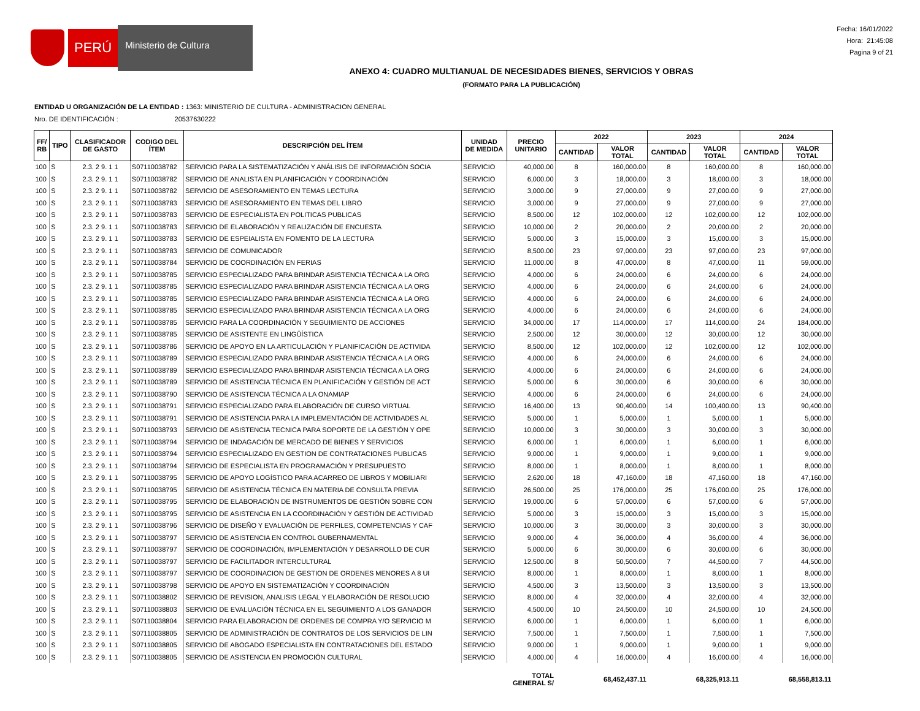PERÚ
Ministerio de Cultura
Fecha: 16/01/2022
Hora: 21:45:08
Pagina 9 of 21
ANEXO 4: CUADRO MULTIANUAL DE NECESIDADES BIENES, SERVICIOS Y OBRAS
(FORMATO PARA LA PUBLICACIÓN)
ENTIDAD U ORGANIZACIÓN DE LA ENTIDAD : 1363: MINISTERIO DE CULTURA - ADMINISTRACION GENERAL
Nro. DE IDENTIFICACIÓN : 20537630222
| FF/ RB | TIPO | CLASIFICADOR DE GASTO | CODIGO DEL ÍTEM | DESCRIPCIÓN DEL ÍTEM | UNIDAD DE MEDIDA | PRECIO UNITARIO | 2022 | | 2023 | | 2024 | |
| --- | --- | --- | --- | --- | --- | --- | --- | --- | --- | --- | --- | --- |
| | | | | | | | CANTIDAD | VALOR TOTAL | CANTIDAD | VALOR TOTAL | CANTIDAD | VALOR TOTAL |
| 100 | S | 2.3. 2 9. 1 1 | S07110038782 | SERVICIO PARA LA SISTEMATIZACIÓN Y ANÁLISIS DE INFORMACIÓN SOCIA | SERVICIO | 40,000.00 | 8 | 160,000.00 | 8 | 160,000.00 | 8 | 160,000.00 |
| 100 | S | 2.3. 2 9. 1 1 | S07110038782 | SERVICIO DE ANALISTA EN PLANIFICACIÓN Y COORDINACIÓN | SERVICIO | 6,000.00 | 3 | 18,000.00 | 3 | 18,000.00 | 3 | 18,000.00 |
| 100 | S | 2.3. 2 9. 1 1 | S07110038782 | SERVICIO DE ASESORAMIENTO EN TEMAS LECTURA | SERVICIO | 3,000.00 | 9 | 27,000.00 | 9 | 27,000.00 | 9 | 27,000.00 |
| 100 | S | 2.3. 2 9. 1 1 | S07110038783 | SERVICIO DE ASESORAMIENTO EN TEMAS DEL LIBRO | SERVICIO | 3,000.00 | 9 | 27,000.00 | 9 | 27,000.00 | 9 | 27,000.00 |
| 100 | S | 2.3. 2 9. 1 1 | S07110038783 | SERVICIO DE ESPECIALISTA EN POLITICAS PUBLICAS | SERVICIO | 8,500.00 | 12 | 102,000.00 | 12 | 102,000.00 | 12 | 102,000.00 |
| 100 | S | 2.3. 2 9. 1 1 | S07110038783 | SERVICIO DE ELABORACIÓN Y REALIZACIÓN DE ENCUESTA | SERVICIO | 10,000.00 | 2 | 20,000.00 | 2 | 20,000.00 | 2 | 20,000.00 |
| 100 | S | 2.3. 2 9. 1 1 | S07110038783 | SERVICIO DE ESPEIALISTA EN FOMENTO DE LA LECTURA | SERVICIO | 5,000.00 | 3 | 15,000.00 | 3 | 15,000.00 | 3 | 15,000.00 |
| 100 | S | 2.3. 2 9. 1 1 | S07110038783 | SERVICIO DE COMUNICADOR | SERVICIO | 8,500.00 | 23 | 97,000.00 | 23 | 97,000.00 | 23 | 97,000.00 |
| 100 | S | 2.3. 2 9. 1 1 | S07110038784 | SERVICIO DE COORDINACIÓN EN FERIAS | SERVICIO | 11,000.00 | 8 | 47,000.00 | 8 | 47,000.00 | 11 | 59,000.00 |
| 100 | S | 2.3. 2 9. 1 1 | S07110038785 | SERVICIO ESPECIALIZADO PARA BRINDAR ASISTENCIA TÉCNICA A LA ORG | SERVICIO | 4,000.00 | 6 | 24,000.00 | 6 | 24,000.00 | 6 | 24,000.00 |
| 100 | S | 2.3. 2 9. 1 1 | S07110038785 | SERVICIO ESPECIALIZADO PARA BRINDAR ASISTENCIA TÉCNICA A LA ORG | SERVICIO | 4,000.00 | 6 | 24,000.00 | 6 | 24,000.00 | 6 | 24,000.00 |
| 100 | S | 2.3. 2 9. 1 1 | S07110038785 | SERVICIO ESPECIALIZADO PARA BRINDAR ASISTENCIA TÉCNICA A LA ORG | SERVICIO | 4,000.00 | 6 | 24,000.00 | 6 | 24,000.00 | 6 | 24,000.00 |
| 100 | S | 2.3. 2 9. 1 1 | S07110038785 | SERVICIO ESPECIALIZADO PARA BRINDAR ASISTENCIA TÉCNICA A LA ORG | SERVICIO | 4,000.00 | 6 | 24,000.00 | 6 | 24,000.00 | 6 | 24,000.00 |
| 100 | S | 2.3. 2 9. 1 1 | S07110038785 | SERVICIO PARA LA COORDINACIÓN Y SEGUIMIENTO DE ACCIONES | SERVICIO | 34,000.00 | 17 | 114,000.00 | 17 | 114,000.00 | 24 | 184,000.00 |
| 100 | S | 2.3. 2 9. 1 1 | S07110038785 | SERVICIO DE ASISTENTE EN LINGÜÍSTICA | SERVICIO | 2,500.00 | 12 | 30,000.00 | 12 | 30,000.00 | 12 | 30,000.00 |
| 100 | S | 2.3. 2 9. 1 1 | S07110038786 | SERVICIO DE APOYO EN LA ARTICULACIÓN Y PLANIFICACIÓN DE ACTIVIDA | SERVICIO | 8,500.00 | 12 | 102,000.00 | 12 | 102,000.00 | 12 | 102,000.00 |
| 100 | S | 2.3. 2 9. 1 1 | S07110038789 | SERVICIO ESPECIALIZADO PARA BRINDAR ASISTENCIA TÉCNICA A LA ORG | SERVICIO | 4,000.00 | 6 | 24,000.00 | 6 | 24,000.00 | 6 | 24,000.00 |
| 100 | S | 2.3. 2 9. 1 1 | S07110038789 | SERVICIO ESPECIALIZADO PARA BRINDAR ASISTENCIA TÉCNICA A LA ORG | SERVICIO | 4,000.00 | 6 | 24,000.00 | 6 | 24,000.00 | 6 | 24,000.00 |
| 100 | S | 2.3. 2 9. 1 1 | S07110038789 | SERVICIO DE ASISTENCIA TÉCNICA EN PLANIFICACIÓN Y GESTIÓN DE ACT | SERVICIO | 5,000.00 | 6 | 30,000.00 | 6 | 30,000.00 | 6 | 30,000.00 |
| 100 | S | 2.3. 2 9. 1 1 | S07110038790 | SERVICIO DE ASISTENCIA TÉCNICA A LA ONAMIAP | SERVICIO | 4,000.00 | 6 | 24,000.00 | 6 | 24,000.00 | 6 | 24,000.00 |
| 100 | S | 2.3. 2 9. 1 1 | S07110038791 | SERVICIO ESPECIALIZADO PARA ELABORACIÓN DE CURSO VIRTUAL | SERVICIO | 16,400.00 | 13 | 90,400.00 | 14 | 100,400.00 | 13 | 90,400.00 |
| 100 | S | 2.3. 2 9. 1 1 | S07110038791 | SERVICIO DE ASISTENCIA PARA LA IMPLEMENTACIÓN DE ACTIVIDADES AL | SERVICIO | 5,000.00 | 1 | 5,000.00 | 1 | 5,000.00 | 1 | 5,000.00 |
| 100 | S | 2.3. 2 9. 1 1 | S07110038793 | SERVICIO DE ASISTENCIA TECNICA PARA SOPORTE DE LA GESTIÓN Y OPE | SERVICIO | 10,000.00 | 3 | 30,000.00 | 3 | 30,000.00 | 3 | 30,000.00 |
| 100 | S | 2.3. 2 9. 1 1 | S07110038794 | SERVICIO DE INDAGACIÓN DE MERCADO DE BIENES Y SERVICIOS | SERVICIO | 6,000.00 | 1 | 6,000.00 | 1 | 6,000.00 | 1 | 6,000.00 |
| 100 | S | 2.3. 2 9. 1 1 | S07110038794 | SERVICIO ESPECIALIZADO EN GESTION DE CONTRATACIONES PUBLICAS | SERVICIO | 9,000.00 | 1 | 9,000.00 | 1 | 9,000.00 | 1 | 9,000.00 |
| 100 | S | 2.3. 2 9. 1 1 | S07110038794 | SERVICIO DE ESPECIALISTA EN PROGRAMACIÓN Y PRESUPUESTO | SERVICIO | 8,000.00 | 1 | 8,000.00 | 1 | 8,000.00 | 1 | 8,000.00 |
| 100 | S | 2.3. 2 9. 1 1 | S07110038795 | SERVICIO DE APOYO LOGÍSTICO PARA ACARREO DE LIBROS Y MOBILIARI | SERVICIO | 2,620.00 | 18 | 47,160.00 | 18 | 47,160.00 | 18 | 47,160.00 |
| 100 | S | 2.3. 2 9. 1 1 | S07110038795 | SERVICIO DE ASISTENCIA TÉCNICA EN MATERIA DE CONSULTA PREVIA | SERVICIO | 26,500.00 | 25 | 176,000.00 | 25 | 176,000.00 | 25 | 176,000.00 |
| 100 | S | 2.3. 2 9. 1 1 | S07110038795 | SERVICIO DE ELABORACIÓN DE INSTRUMENTOS DE GESTIÓN SOBRE CON | SERVICIO | 19,000.00 | 6 | 57,000.00 | 6 | 57,000.00 | 6 | 57,000.00 |
| 100 | S | 2.3. 2 9. 1 1 | S07110038795 | SERVICIO DE ASISTENCIA EN LA COORDINACIÓN Y GESTIÓN DE ACTIVIDAD | SERVICIO | 5,000.00 | 3 | 15,000.00 | 3 | 15,000.00 | 3 | 15,000.00 |
| 100 | S | 2.3. 2 9. 1 1 | S07110038796 | SERVICIO DE DISEÑO Y EVALUACIÓN DE PERFILES, COMPETENCIAS Y CAF | SERVICIO | 10,000.00 | 3 | 30,000.00 | 3 | 30,000.00 | 3 | 30,000.00 |
| 100 | S | 2.3. 2 9. 1 1 | S07110038797 | SERVICIO DE ASISTENCIA EN CONTROL GUBERNAMENTAL | SERVICIO | 9,000.00 | 4 | 36,000.00 | 4 | 36,000.00 | 4 | 36,000.00 |
| 100 | S | 2.3. 2 9. 1 1 | S07110038797 | SERVICIO DE COORDINACIÓN, IMPLEMENTACIÓN Y DESARROLLO DE CUR | SERVICIO | 5,000.00 | 6 | 30,000.00 | 6 | 30,000.00 | 6 | 30,000.00 |
| 100 | S | 2.3. 2 9. 1 1 | S07110038797 | SERVICIO DE FACILITADOR INTERCULTURAL | SERVICIO | 12,500.00 | 8 | 50,500.00 | 7 | 44,500.00 | 7 | 44,500.00 |
| 100 | S | 2.3. 2 9. 1 1 | S07110038797 | SERVICIO DE COORDINACION DE GESTION DE ORDENES MENORES A 8 UI | SERVICIO | 8,000.00 | 1 | 8,000.00 | 1 | 8,000.00 | 1 | 8,000.00 |
| 100 | S | 2.3. 2 9. 1 1 | S07110038798 | SERVICIO DE APOYO EN SISTEMATIZACIÓN Y COORDINACIÓN | SERVICIO | 4,500.00 | 3 | 13,500.00 | 3 | 13,500.00 | 3 | 13,500.00 |
| 100 | S | 2.3. 2 9. 1 1 | S07110038802 | SERVICIO DE REVISION, ANALISIS LEGAL Y ELABORACIÓN DE RESOLUCIO | SERVICIO | 8,000.00 | 4 | 32,000.00 | 4 | 32,000.00 | 4 | 32,000.00 |
| 100 | S | 2.3. 2 9. 1 1 | S07110038803 | SERVICIO DE EVALUACIÓN TÉCNICA EN EL SEGUIMIENTO A LOS GANADOR | SERVICIO | 4,500.00 | 10 | 24,500.00 | 10 | 24,500.00 | 10 | 24,500.00 |
| 100 | S | 2.3. 2 9. 1 1 | S07110038804 | SERVICIO PARA ELABORACION DE ORDENES DE COMPRA Y/O SERVICIO M | SERVICIO | 6,000.00 | 1 | 6,000.00 | 1 | 6,000.00 | 1 | 6,000.00 |
| 100 | S | 2.3. 2 9. 1 1 | S07110038805 | SERVICIO DE ADMINISTRACIÓN DE CONTRATOS DE LOS SERVICIOS DE LIN | SERVICIO | 7,500.00 | 1 | 7,500.00 | 1 | 7,500.00 | 1 | 7,500.00 |
| 100 | S | 2.3. 2 9. 1 1 | S07110038805 | SERVICIO DE ABOGADO ESPECIALISTA EN CONTRATACIONES DEL ESTADO | SERVICIO | 9,000.00 | 1 | 9,000.00 | 1 | 9,000.00 | 1 | 9,000.00 |
| 100 | S | 2.3. 2 9. 1 1 | S07110038805 | SERVICIO DE ASISTENCIA EN PROMOCIÓN CULTURAL | SERVICIO | 4,000.00 | 4 | 16,000.00 | 4 | 16,000.00 | 4 | 16,000.00 |
| | | | | | | TOTAL GENERAL S/ | | 68,452,437.11 | | 68,325,913.11 | | 68,558,813.11 |